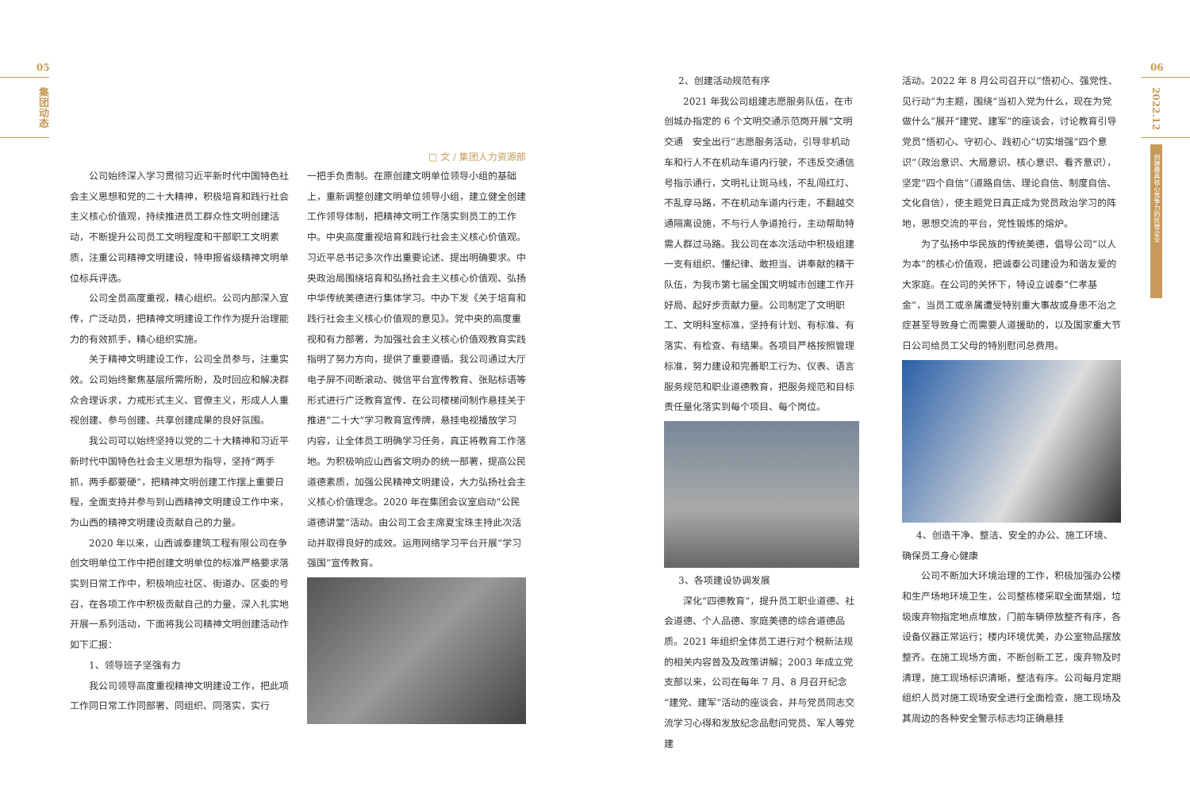05
集团动态
06
2022.12
创建最具核心竞争力的民营企业
□ 文 / 集团人力资源部
公司始终深入学习贯彻习近平新时代中国特色社会主义思想和党的二十大精神，积极培育和践行社会主义核心价值观，持续推进员工群众性文明创建活动，不断提升公司员工文明程度和干部职工文明素质，注重公司精神文明建设，特申报省级精神文明单位标兵评选。
公司全员高度重视，精心组织。公司内部深入宣传，广泛动员，把精神文明建设工作作为提升治理能力的有效抓手，精心组织实施。
关于精神文明建设工作，公司全员参与，注重实效。公司始终聚焦基层所需所盼，及时回应和解决群众合理诉求，力戒形式主义、官僚主义，形成人人重视创建、参与创建、共享创建成果的良好氛围。
我公司可以始终坚持以党的二十大精神和习近平新时代中国特色社会主义思想为指导，坚持“两手抓，两手都要硬”，把精神文明创建工作摆上重要日程，全面支持并参与到山西精神文明建设工作中来，为山西的精神文明建设贡献自己的力量。
2020 年以来，山西诚泰建筑工程有限公司在争创文明单位工作中把创建文明单位的标准严格要求落实到日常工作中，积极响应社区、街道办、区委的号召，在各项工作中积极贡献自己的力量，深入扎实地开展一系列活动，下面将我公司精神文明创建活动作如下汇报：
1、领导班子坚强有力
我公司领导高度重视精神文明建设工作，把此项工作同日常工作同部署、同组织、同落实，实行
一把手负责制。在原创建文明单位领导小组的基础上，重新调整创建文明单位领导小组，建立健全创建工作领导体制，把精神文明工作落实到员工的工作中。中央高度重视培育和践行社会主义核心价值观。习近平总书记多次作出重要论述、提出明确要求。中央政治局围绕培育和弘扬社会主义核心价值观、弘扬中华传统美德进行集体学习。中办下发《关于培育和践行社会主义核心价值观的意见》。党中央的高度重视和有力部署，为加强社会主义核心价值观教育实践指明了努力方向，提供了重要遵循。我公司通过大厅电子屏不间断滚动、微信平台宣传教育、张贴标语等形式进行广泛教育宣传．在公司楼梯间制作悬挂关于推进“二十大”学习教育宣传牌，悬挂电视播放学习内容，让全体员工明确学习任务，真正将教育工作落地。为积极响应山西省文明办的统一部署，提高公民道德素质，加强公民精神文明建设，大力弘扬社会主义核心价值理念。2020 年在集团会议室启动“公民道德讲堂”活动。由公司工会主席夏宝珠主持此次活动并取得良好的成效。运用网络学习平台开展“学习强国”宣传教育。
2、创建活动规范有序
2021 年我公司组建志愿服务队伍，在市创城办指定的 6 个文明交通示范岗开展“文明交通　安全出行”志愿服务活动，引导非机动车和行人不在机动车道内行驶，不违反交通信号指示通行，文明礼让斑马线，不乱闯红灯、不乱穿马路，不在机动车道内行走，不翻越交通隔离设施，不与行人争道抢行，主动帮助特需人群过马路。我公司在本次活动中积极组建一支有组织、懂纪律、敢担当、讲奉献的精干队伍，为我市第七届全国文明城市创建工作开好局、起好步贡献力量。公司制定了文明职工、文明科室标准，坚持有计划、有标准、有落实、有检查、有结果。各项目严格按照管理标准，努力建设和完善职工行为、仪表、语言服务规范和职业道德教育，把服务规范和目标责任量化落实到每个项目、每个岗位。
3、各项建设协调发展
深化“四德教育”，提升员工职业道德、社会道德、个人品德、家庭美德的综合道德品质。2021 年组织全体员工进行对个税新法规的相关内容普及及政策讲解；2003 年成立党支部以来，公司在每年 7 月、8 月召开纪念“建党、建军”活动的座谈会，并与党员同志交流学习心得和发放纪念品慰问党员、军人等党建
活动。2022 年 8 月公司召开以“悟初心、强党性、见行动”为主题，围绕“当初入党为什么，现在为党做什么”展开“建党、建军”的座谈会，讨论教育引导党员“悟初心、守初心、践初心”切实增强“四个意识”（政治意识、大局意识、核心意识、看齐意识），坚定“四个自信”（道路自信、理论自信、制度自信、文化自信），使主题党日真正成为党员政治学习的阵地，思想交流的平台，党性锻炼的熔炉。
为了弘扬中华民族的传统美德，倡导公司“以人为本”的核心价值观，把诚泰公司建设为和谐友爱的大家庭。在公司的关怀下，特设立诚泰“仁孝基金”，当员工或亲属遭受特别重大事故或身患不治之症甚至导致身亡而需要人道援助的，以及国家重大节日公司给员工父母的特别慰问总费用。
4、创造干净、整洁、安全的办公、施工环境、确保员工身心健康
公司不断加大环境治理的工作，积极加强办公楼和生产场地环境卫生，公司整栋楼采取全面禁烟，垃圾废弃物指定地点堆放，门前车辆停放整齐有序，各设备仪器正常运行；楼内环境优美，办公室物品摆放整齐。在施工现场方面，不断创新工艺，废弃物及时清理，施工现场标识清晰，整洁有序。公司每月定期组织人员对施工现场安全进行全面检查，施工现场及其周边的各种安全警示标志均正确悬挂